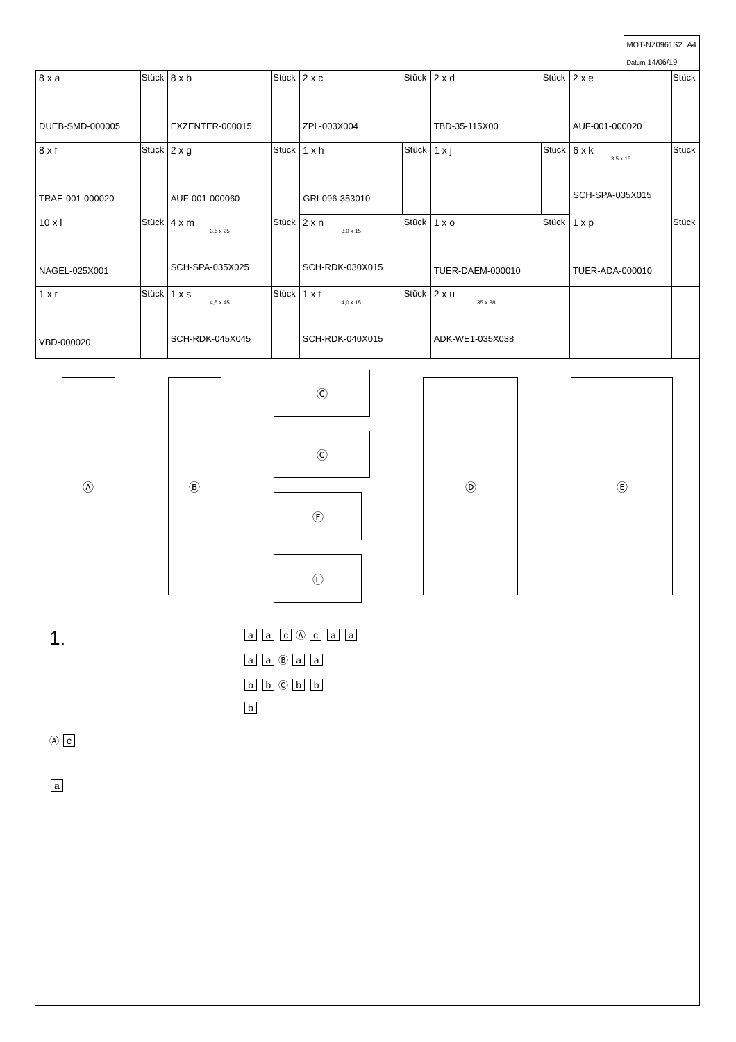| MOT-NZ0961S2 | A4 |
| Datum 14/06/19 | |
| 8 x a DUEB-SMD-000005 | Stück | 8 x b EXZENTER-000015 | Stück | 2 x c ZPL-003X004 | Stück | 2 x d TBD-35-115X00 | Stück | 2 x e AUF-001-000020 | Stück |
| 8 x f TRAE-001-000020 | Stück | 2 x g AUF-001-000060 | Stück | 1 x h GRI-096-353010 | Stück | 1 x j | Stück | 6 x k 3.5 x 15 SCH-SPA-035X015 | Stück |
| 10 x l NAGEL-025X001 | Stück | 4 x m 3.5 x 25 SCH-SPA-035X025 | Stück | 2 x n 3,0 x 15 SCH-RDK-030X015 | Stück | 1 x o TUER-DAEM-000010 | Stück | 1 x p TUER-ADA-000010 | Stück |
| 1 x r VBD-000020 | Stück | 1 x s 4,5 x 45 SCH-RDK-045X045 | Stück | 1 x t 4,0 x 15 SCH-RDK-040X015 | Stück | 2 x u 35 x 38 ADK-WE1-035X038 | | | |
Ⓐ Ⓑ
Ⓒ
Ⓒ
Ⓕ
Ⓕ
Ⓓ Ⓔ
1.
Ⓐ c
a
a a c Ⓐ c a a
a a Ⓑ a a
b b Ⓒ b b
b